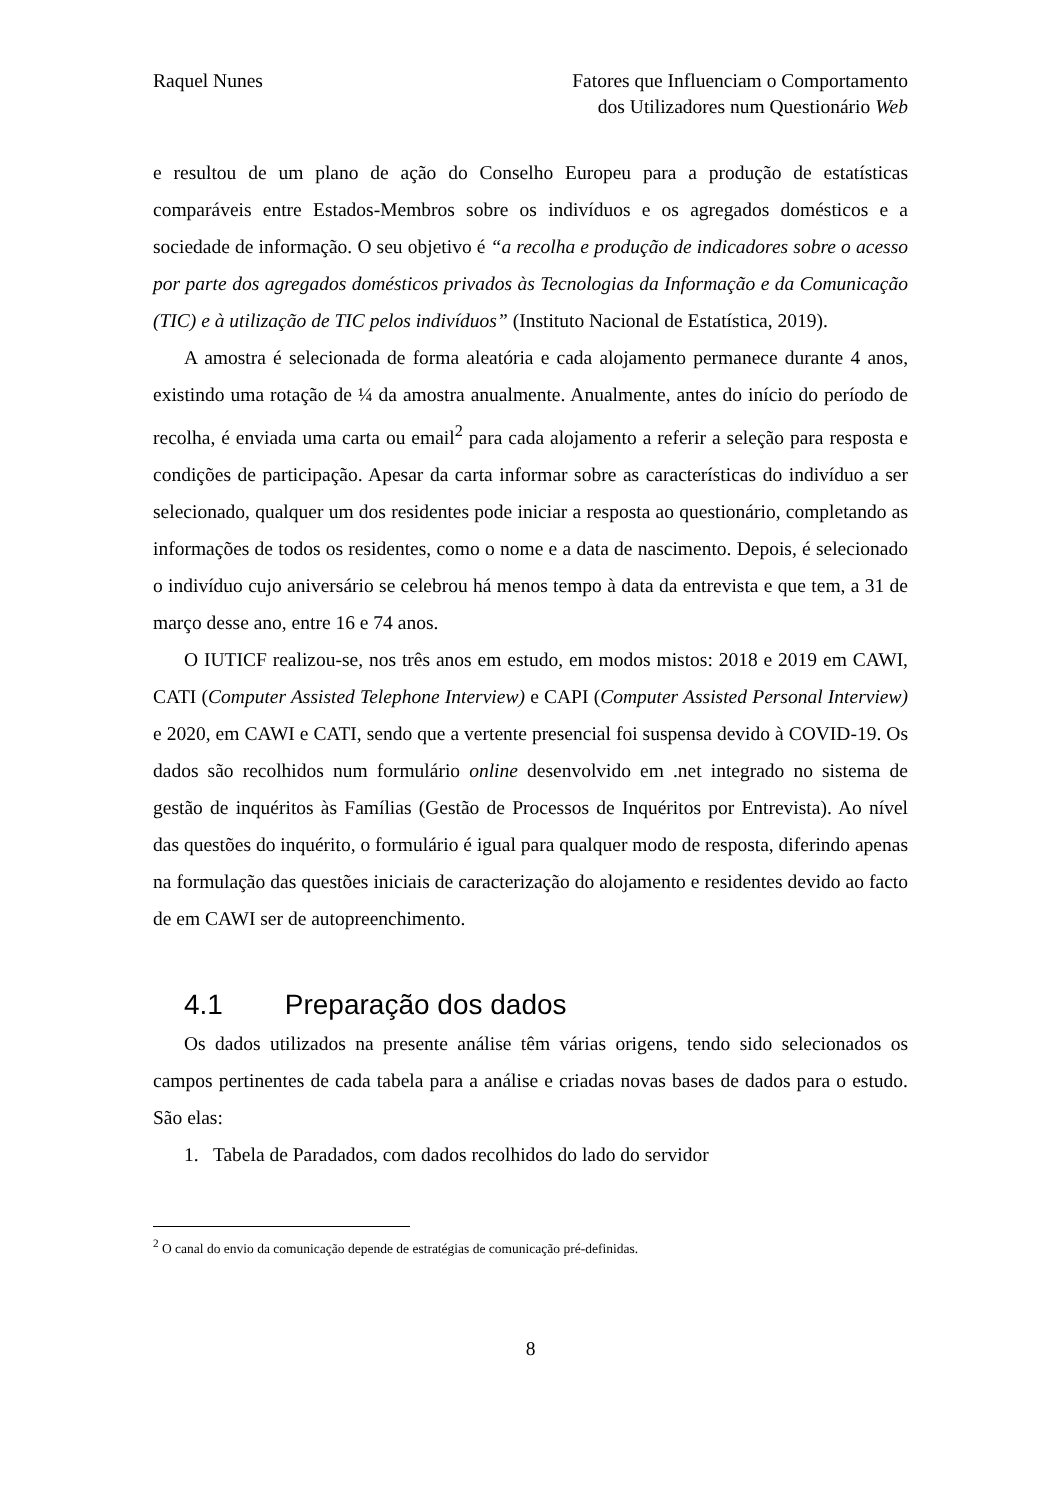Raquel Nunes Fatores que Influenciam o Comportamento
dos Utilizadores num Questionário Web
e resultou de um plano de ação do Conselho Europeu para a produção de estatísticas comparáveis entre Estados-Membros sobre os indivíduos e os agregados domésticos e a sociedade de informação. O seu objetivo é “a recolha e produção de indicadores sobre o acesso por parte dos agregados domésticos privados às Tecnologias da Informação e da Comunicação (TIC) e à utilização de TIC pelos indivíduos” (Instituto Nacional de Estatística, 2019).
A amostra é selecionada de forma aleatória e cada alojamento permanece durante 4 anos, existindo uma rotação de ¼ da amostra anualmente. Anualmente, antes do início do período de recolha, é enviada uma carta ou email<sup>2</sup> para cada alojamento a referir a seleção para resposta e condições de participação. Apesar da carta informar sobre as características do indivíduo a ser selecionado, qualquer um dos residentes pode iniciar a resposta ao questionário, completando as informações de todos os residentes, como o nome e a data de nascimento. Depois, é selecionado o indivíduo cujo aniversário se celebrou há menos tempo à data da entrevista e que tem, a 31 de março desse ano, entre 16 e 74 anos.
O IUTICF realizou-se, nos três anos em estudo, em modos mistos: 2018 e 2019 em CAWI, CATI (Computer Assisted Telephone Interview) e CAPI (Computer Assisted Personal Interview) e 2020, em CAWI e CATI, sendo que a vertente presencial foi suspensa devido à COVID-19. Os dados são recolhidos num formulário online desenvolvido em .net integrado no sistema de gestão de inquéritos às Famílias (Gestão de Processos de Inquéritos por Entrevista). Ao nível das questões do inquérito, o formulário é igual para qualquer modo de resposta, diferindo apenas na formulação das questões iniciais de caracterização do alojamento e residentes devido ao facto de em CAWI ser de autopreenchimento.
4.1 Preparação dos dados
Os dados utilizados na presente análise têm várias origens, tendo sido selecionados os campos pertinentes de cada tabela para a análise e criadas novas bases de dados para o estudo. São elas:
1. Tabela de Paradados, com dados recolhidos do lado do servidor
<sup>2</sup> O canal do envio da comunicação depende de estratégias de comunicação pré-definidas.
8